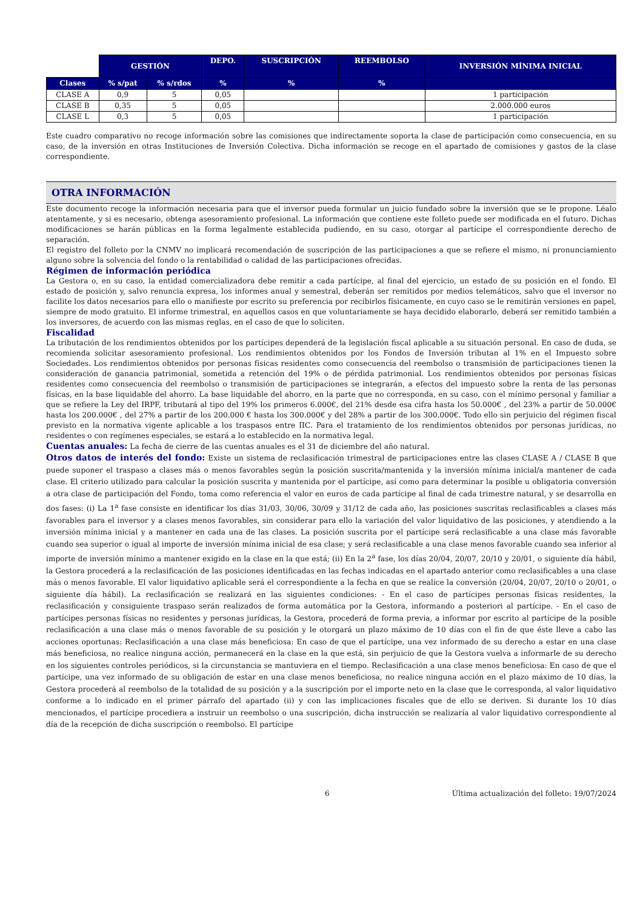| | GESTIÓN | | DEPO. | SUSCRIPCIÓN | REEMBOLSO | INVERSIÓN MÍNIMA INICIAL |
| --- | --- | --- | --- | --- | --- | --- |
| Clases | % s/pat | % s/rdos | % | % | % | |
| CLASE A | 0,9 | 5 | 0,05 | | | 1 participación |
| CLASE B | 0,35 | 5 | 0,05 | | | 2.000.000 euros |
| CLASE L | 0,3 | 5 | 0,05 | | | 1 participación |
Este cuadro comparativo no recoge información sobre las comisiones que indirectamente soporta la clase de participación como consecuencia, en su caso, de la inversión en otras Instituciones de Inversión Colectiva. Dicha información se recoge en el apartado de comisiones y gastos de la clase correspondiente.
OTRA INFORMACIÓN
Este documento recoge la información necesaria para que el inversor pueda formular un juicio fundado sobre la inversión que se le propone. Léalo atentamente, y si es necesario, obtenga asesoramiento profesional. La información que contiene este folleto puede ser modificada en el futuro. Dichas modificaciones se harán públicas en la forma legalmente establecida pudiendo, en su caso, otorgar al partícipe el correspondiente derecho de separación.
El registro del folleto por la CNMV no implicará recomendación de suscripción de las participaciones a que se refiere el mismo, ni pronunciamiento alguno sobre la solvencia del fondo o la rentabilidad o calidad de las participaciones ofrecidas.
Régimen de información periódica
La Gestora o, en su caso, la entidad comercializadora debe remitir a cada partícipe, al final del ejercicio, un estado de su posición en el fondo. El estado de posición y, salvo renuncia expresa, los informes anual y semestral, deberán ser remitidos por medios telemáticos, salvo que el inversor no facilite los datos necesarios para ello o manifieste por escrito su preferencia por recibirlos físicamente, en cuyo caso se le remitirán versiones en papel, siempre de modo gratuito. El informe trimestral, en aquellos casos en que voluntariamente se haya decidido elaborarlo, deberá ser remitido también a los inversores, de acuerdo con las mismas reglas, en el caso de que lo soliciten.
Fiscalidad
La tributación de los rendimientos obtenidos por los partícipes dependerá de la legislación fiscal aplicable a su situación personal. En caso de duda, se recomienda solicitar asesoramiento profesional. Los rendimientos obtenidos por los Fondos de Inversión tributan al 1% en el Impuesto sobre Sociedades. Los rendimientos obtenidos por personas físicas residentes como consecuencia del reembolso o transmisión de participaciones tienen la consideración de ganancia patrimonial, sometida a retención del 19% o de pérdida patrimonial. Los rendimientos obtenidos por personas físicas residentes como consecuencia del reembolso o transmisión de participaciones se integrarán, a efectos del impuesto sobre la renta de las personas físicas, en la base liquidable del ahorro. La base liquidable del ahorro, en la parte que no corresponda, en su caso, con el mínimo personal y familiar a que se refiere la Ley del IRPF, tributará al tipo del 19% los primeros 6.000€, del 21% desde esa cifra hasta los 50.000€ , del 23% a partir de 50.000€ hasta los 200.000€ , del 27% a partir de los 200.000 € hasta los 300.000€ y del 28% a partir de los 300.000€. Todo ello sin perjuicio del régimen fiscal previsto en la normativa vigente aplicable a los traspasos entre IIC. Para el tratamiento de los rendimientos obtenidos por personas jurídicas, no residentes o con regímenes especiales, se estará a lo establecido en la normativa legal.
Cuentas anuales: La fecha de cierre de las cuentas anuales es el 31 de diciembre del año natural.
Otros datos de interés del fondo: Existe un sistema de reclasificación trimestral de participaciones entre las clases CLASE A / CLASE B que puede suponer el traspaso a clases más o menos favorables según la posición suscrita/mantenida y la inversión mínima inicial/a mantener de cada clase. El criterio utilizado para calcular la posición suscrita y mantenida por el partícipe, así como para determinar la posible u obligatoria conversión a otra clase de participación del Fondo, toma como referencia el valor en euros de cada partícipe al final de cada trimestre natural, y se desarrolla en dos fases: (i) La 1<sup>a</sup> fase consiste en identificar los días 31/03, 30/06, 30/09 y 31/12 de cada año, las posiciones suscritas reclasificables a clases más favorables para el inversor y a clases menos favorables, sin considerar para ello la variación del valor liquidativo de las posiciones, y atendiendo a la inversión mínima inicial y a mantener en cada una de las clases. La posición suscrita por el partícipe será reclasificable a una clase más favorable cuando sea superior o igual al importe de inversión mínima inicial de esa clase; y será reclasificable a una clase menos favorable cuando sea inferior al importe de inversión mínimo a mantener exigido en la clase en la que está; (ii) En la 2<sup>a</sup> fase, los días 20/04, 20/07, 20/10 y 20/01, o siguiente día hábil, la Gestora procederá a la reclasificación de las posiciones identificadas en las fechas indicadas en el apartado anterior como reclasificables a una clase más o menos favorable. El valor liquidativo aplicable será el correspondiente a la fecha en que se realice la conversión (20/04, 20/07, 20/10 o 20/01, o siguiente día hábil). La reclasificación se realizará en las siguientes condiciones: - En el caso de partícipes personas físicas residentes, la reclasificación y consiguiente traspaso serán realizados de forma automática por la Gestora, informando a posteriori al partícipe. - En el caso de partícipes personas físicas no residentes y personas jurídicas, la Gestora, procederá de forma previa, a informar por escrito al partícipe de la posible reclasificación a una clase más o menos favorable de su posición y le otorgará un plazo máximo de 10 días con el fin de que éste lleve a cabo las acciones oportunas: Reclasificación a una clase más beneficiosa: En caso de que el partícipe, una vez informado de su derecho a estar en una clase más beneficiosa, no realice ninguna acción, permanecerá en la clase en la que está, sin perjuicio de que la Gestora vuelva a informarle de su derecho en los siguientes controles periódicos, si la circunstancia se mantuviera en el tiempo. Reclasificación a una clase menos beneficiosa: En caso de que el partícipe, una vez informado de su obligación de estar en una clase menos beneficiosa, no realice ninguna acción en el plazo máximo de 10 días, la Gestora procederá al reembolso de la totalidad de su posición y a la suscripción por el importe neto en la clase que le corresponda, al valor liquidativo conforme a lo indicado en el primer párrafo del apartado (ii) y con las implicaciones fiscales que de ello se deriven. Si durante los 10 días mencionados, el partícipe procediera a instruir un reembolso o una suscripción, dicha instrucción se realizaría al valor liquidativo correspondiente al día de la recepción de dicha suscripción o reembolso. El partícipe
6 Última actualización del folleto: 19/07/2024